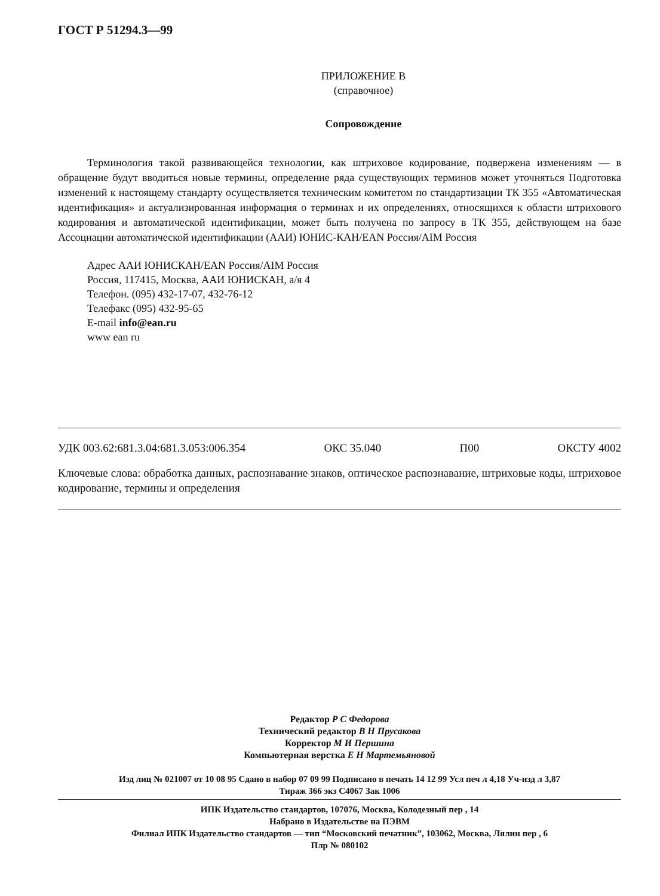ГОСТ Р 51294.3—99
ПРИЛОЖЕНИЕ В
(справочное)
Сопровождение
Терминология такой развивающейся технологии, как штриховое кодирование, подвержена изменениям — в обращение будут вводиться новые термины, определение ряда существующих терминов может уточняться Подготовка изменений к настоящему стандарту осуществляется техническим комитетом по стандартизации ТК 355 «Автоматическая идентификация» и актуализированная информация о терминах и их определениях, относящихся к области штрихового кодирования и автоматической идентификации, может быть получена по запросу в ТК 355, действующем на базе Ассоциации автоматической идентификации (ААИ) ЮНИС-КАН/EAN Россия/AIM Россия
Адрес ААИ ЮНИСКАН/EAN Россия/AIM Россия
Россия, 117415, Москва, ААИ ЮНИСКАН, а/я 4
Телефон. (095) 432-17-07, 432-76-12
Телефакс (095) 432-95-65
E-mail info@ean.ru
www ean ru
УДК 003.62:681.3.04:681.3.053:006.354 ОКС 35.040 П00 ОКСТУ 4002
Ключевые слова: обработка данных, распознавание знаков, оптическое распознавание, штриховые коды, штриховое кодирование, термины и определения
Редактор Р С Федорова
Технический редактор В Н Прусакова
Корректор М И Першина
Компьютерная верстка Е Н Мартемьяновой
Изд лиц № 021007 от 10 08 95 Сдано в набор 07 09 99 Подписано в печать 14 12 99 Усл печ л 4,18 Уч-изд л 3,87
Тираж 366 экз С4067 Зак 1006
ИПК Издательство стандартов, 107076, Москва, Колодезный пер , 14
Набрано в Издательстве на ПЭВМ
Филиал ИПК Издательство стандартов — тип “Московский печатник”, 103062, Москва, Лялин пер , 6
Плр № 080102